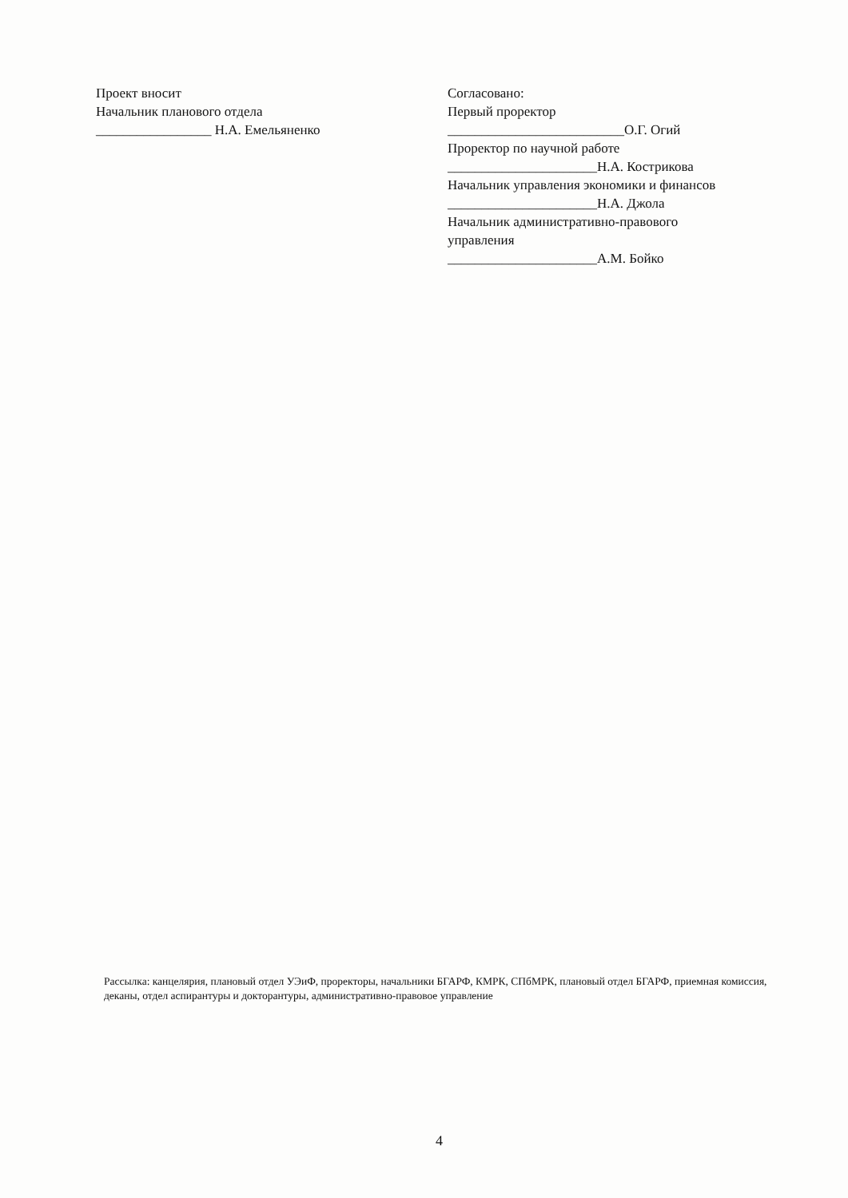Проект вносит
Начальник планового отдела
_________________ Н.А. Емельяненко
Согласовано:
Первый проректор
__________________________О.Г. Огий
Проректор по научной работе
______________________Н.А. Кострикова
Начальник управления экономики и финансов
______________________Н.А. Джола
Начальник административно-правового
управления
______________________А.М. Бойко
Рассылка: канцелярия, плановый отдел УЭиФ, проректоры, начальники БГАРФ, КМРК, СПбМРК, плановый отдел БГАРФ, приемная комиссия, деканы, отдел аспирантуры и докторантуры, административно-правовое управление
4